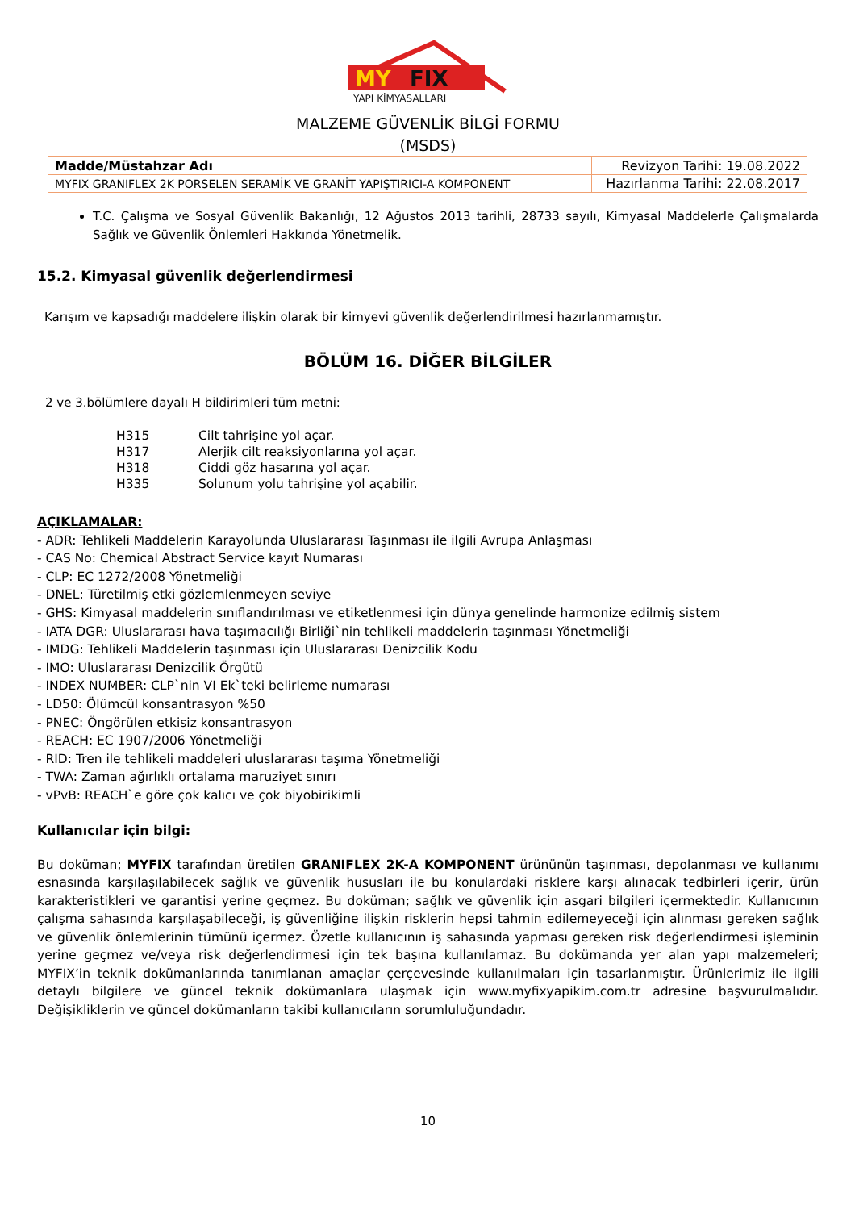MY
FIX
YAPI KİMYASALLARI
MALZEME GÜVENLİK BİLGİ FORMU
(MSDS)
| Madde/Müstahzar Adı | Revizyon Tarihi: 19.08.2022 |
| MYFIX GRANIFLEX 2K PORSELEN SERAMİK VE GRANİT YAPIŞTIRICI-A KOMPONENT | Hazırlanma Tarihi: 22.08.2017 |
T.C. Çalışma ve Sosyal Güvenlik Bakanlığı, 12 Ağustos 2013 tarihli, 28733 sayılı, Kimyasal Maddelerle Çalışmalarda Sağlık ve Güvenlik Önlemleri Hakkında Yönetmelik.
15.2. Kimyasal güvenlik değerlendirmesi
Karışım ve kapsadığı maddelere ilişkin olarak bir kimyevi güvenlik değerlendirilmesi hazırlanmamıştır.
BÖLÜM 16. DİĞER BİLGİLER
2 ve 3.bölümlere dayalı H bildirimleri tüm metni:
| H315 | Cilt tahrişine yol açar. |
| H317 | Alerjik cilt reaksiyonlarına yol açar. |
| H318 | Ciddi göz hasarına yol açar. |
| H335 | Solunum yolu tahrişine yol açabilir. |
AÇIKLAMALAR:
- ADR: Tehlikeli Maddelerin Karayolunda Uluslararası Taşınması ile ilgili Avrupa Anlaşması
- CAS No: Chemical Abstract Service kayıt Numarası
- CLP: EC 1272/2008 Yönetmeliği
- DNEL: Türetilmiş etki gözlemlenmeyen seviye
- GHS: Kimyasal maddelerin sınıflandırılması ve etiketlenmesi için dünya genelinde harmonize edilmiş sistem
- IATA DGR: Uluslararası hava taşımacılığı Birliği`nin tehlikeli maddelerin taşınması Yönetmeliği
- IMDG: Tehlikeli Maddelerin taşınması için Uluslararası Denizcilik Kodu
- IMO: Uluslararası Denizcilik Örgütü
- INDEX NUMBER: CLP`nin VI Ek`teki belirleme numarası
- LD50: Ölümcül konsantrasyon %50
- PNEC: Öngörülen etkisiz konsantrasyon
- REACH: EC 1907/2006 Yönetmeliği
- RID: Tren ile tehlikeli maddeleri uluslararası taşıma Yönetmeliği
- TWA: Zaman ağırlıklı ortalama maruziyet sınırı
- vPvB: REACH`e göre çok kalıcı ve çok biyobirikimli
Kullanıcılar için bilgi:
Bu doküman; MYFIX tarafından üretilen GRANIFLEX 2K-A KOMPONENT ürününün taşınması, depolanması ve kullanımı esnasında karşılaşılabilecek sağlık ve güvenlik hususları ile bu konulardaki risklere karşı alınacak tedbirleri içerir, ürün karakteristikleri ve garantisi yerine geçmez. Bu doküman; sağlık ve güvenlik için asgari bilgileri içermektedir. Kullanıcının çalışma sahasında karşılaşabileceği, iş güvenliğine ilişkin risklerin hepsi tahmin edilemeyeceği için alınması gereken sağlık ve güvenlik önlemlerinin tümünü içermez. Özetle kullanıcının iş sahasında yapması gereken risk değerlendirmesi işleminin yerine geçmez ve/veya risk değerlendirmesi için tek başına kullanılamaz. Bu dokümanda yer alan yapı malzemeleri; MYFIX’in teknik dokümanlarında tanımlanan amaçlar çerçevesinde kullanılmaları için tasarlanmıştır. Ürünlerimiz ile ilgili detaylı bilgilere ve güncel teknik dokümanlara ulaşmak için www.myfixyapikim.com.tr adresine başvurulmalıdır. Değişikliklerin ve güncel dokümanların takibi kullanıcıların sorumluluğundadır.
10